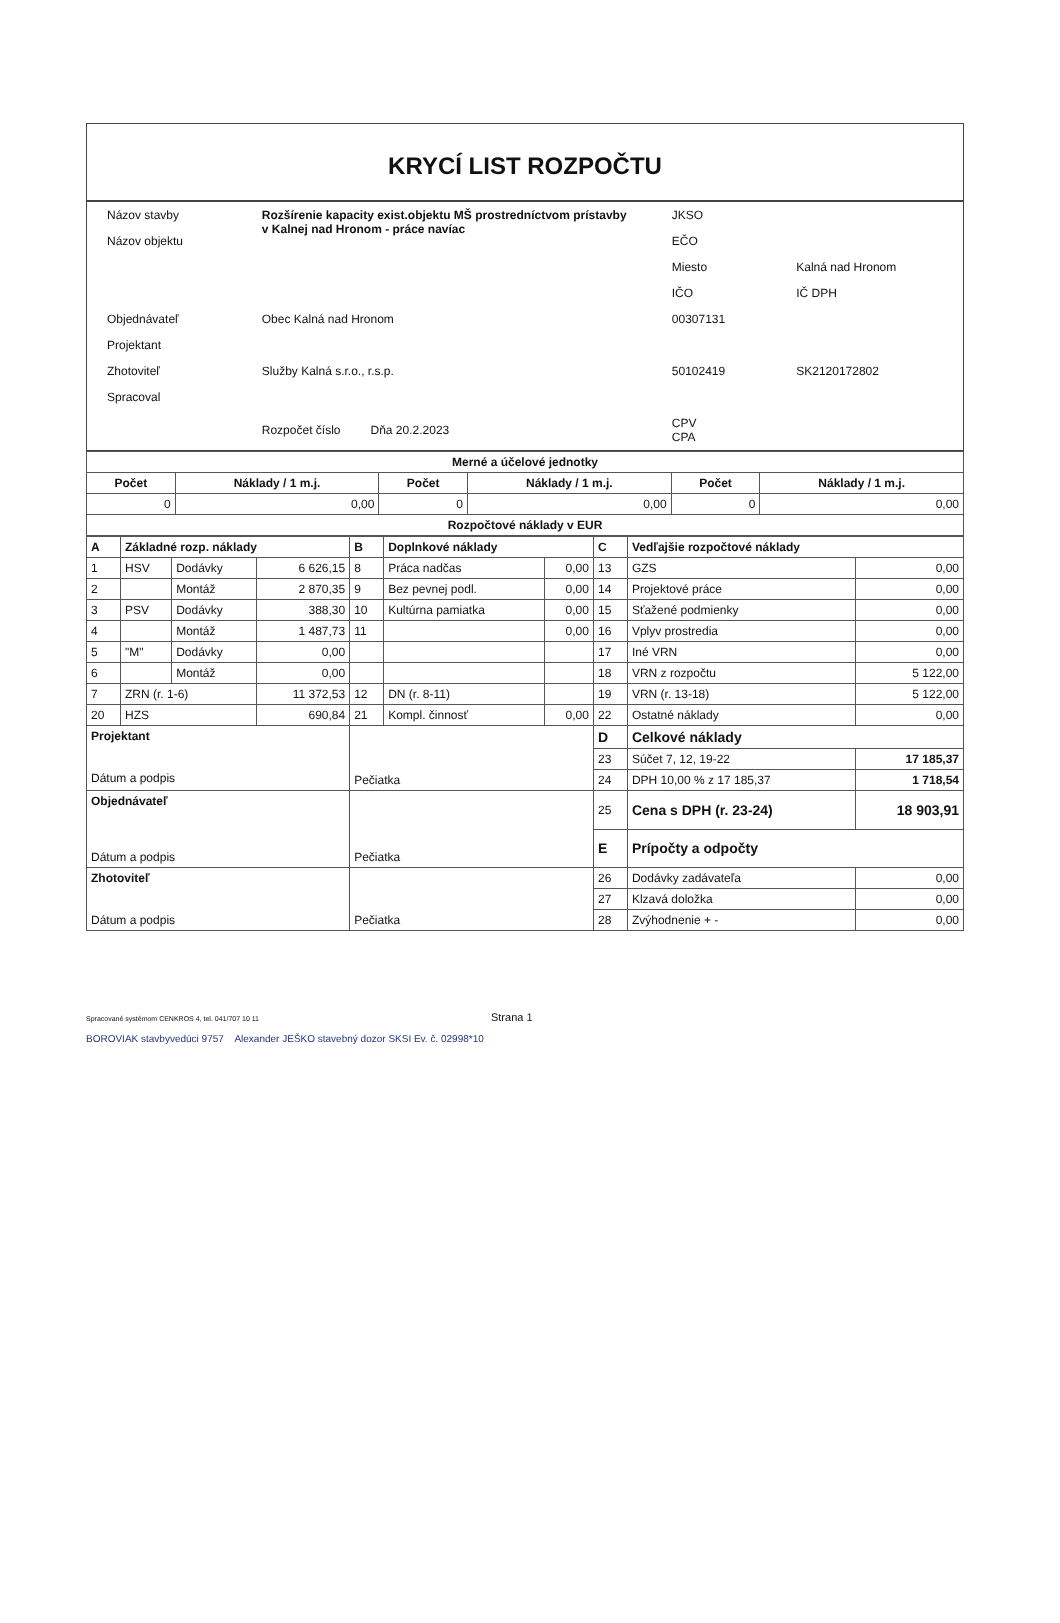KRYCÍ LIST ROZPOČTU
| Názov stavby | Rozšírenie kapacity exist.objektu MŠ prostredníctvom prístavby v Kalnej nad Hronom - práce navíac | JKSO | Kalná nad Hronom |
| Názov objektu | | EČO | |
| | | Miesto | |
| | | IČO | IČ DPH |
| Objednávateľ | Obec Kalná nad Hronom | 00307131 | |
| Projektant | | | |
| Zhotoviteľ | Služby Kalná s.r.o., r.s.p. | 50102419 | SK2120172802 |
| Spracoval | | | |
| | Rozpočet číslo Dňa 20.2.2023 | CPV CPA | |
| Merné a účelové jednotky | | | | | |
| Počet | Náklady / 1 m.j. | Počet | Náklady / 1 m.j. | Počet | Náklady / 1 m.j. |
| 0 | 0,00 | 0 | 0,00 | 0 | 0,00 |
| Rozpočtové náklady v EUR | | | | | |
| A | Základné rozp. náklady | | | B | Doplnkové náklady | | C | Vedľajšie rozpočtové náklady | |
| 1 | HSV | Dodávky | 6 626,15 | 8 | Práca nadčas | 0,00 | 13 | GZS | 0,00 |
| 2 | | Montáž | 2 870,35 | 9 | Bez pevnej podl. | 0,00 | 14 | Projektové práce | 0,00 |
| 3 | PSV | Dodávky | 388,30 | 10 | Kultúrna pamiatka | 0,00 | 15 | Sťažené podmienky | 0,00 |
| 4 | | Montáž | 1 487,73 | 11 | | 0,00 | 16 | Vplyv prostredia | 0,00 |
| 5 | "M" | Dodávky | 0,00 | | | | 17 | Iné VRN | 0,00 |
| 6 | | Montáž | 0,00 | | | | 18 | VRN z rozpočtu | 5 122,00 |
| 7 | ZRN (r. 1-6) | | 11 372,53 | 12 | DN (r. 8-11) | | 19 | VRN (r. 13-18) | 5 122,00 |
| 20 | HZS | | 690,84 | 21 | Kompl. činnosť | 0,00 | 22 | Ostatné náklady | 0,00 |
| Projektant Dátum a podpis | | | | Pečiatka | | | D | Celkové náklady | |
| | | | | | | | 23 | Súčet 7, 12, 19-22 | 17 185,37 |
| | | | | | | | 24 | DPH 10,00 % z 17 185,37 | 1 718,54 |
| Objednávateľ Dátum a podpis | | | | Pečiatka | | | 25 | Cena s DPH (r. 23-24) | 18 903,91 |
| | | | | | | | E | Prípočty a odpočty | |
| Zhotoviteľ Dátum a podpis | | | | Pečiatka | | | 26 | Dodávky zadávateľa | 0,00 |
| | | | | | | | 27 | Klzavá doložka | 0,00 |
| | | | | | | | 28 | Zvýhodnenie + - | 0,00 |
Spracované systémom CENKROS 4, tel. 041/707 10 11 Strana 1
BOROVIAK stavbyvedúci 9757 Alexander JEŠKO stavebný dozor SKSI Ev. č. 02998*10